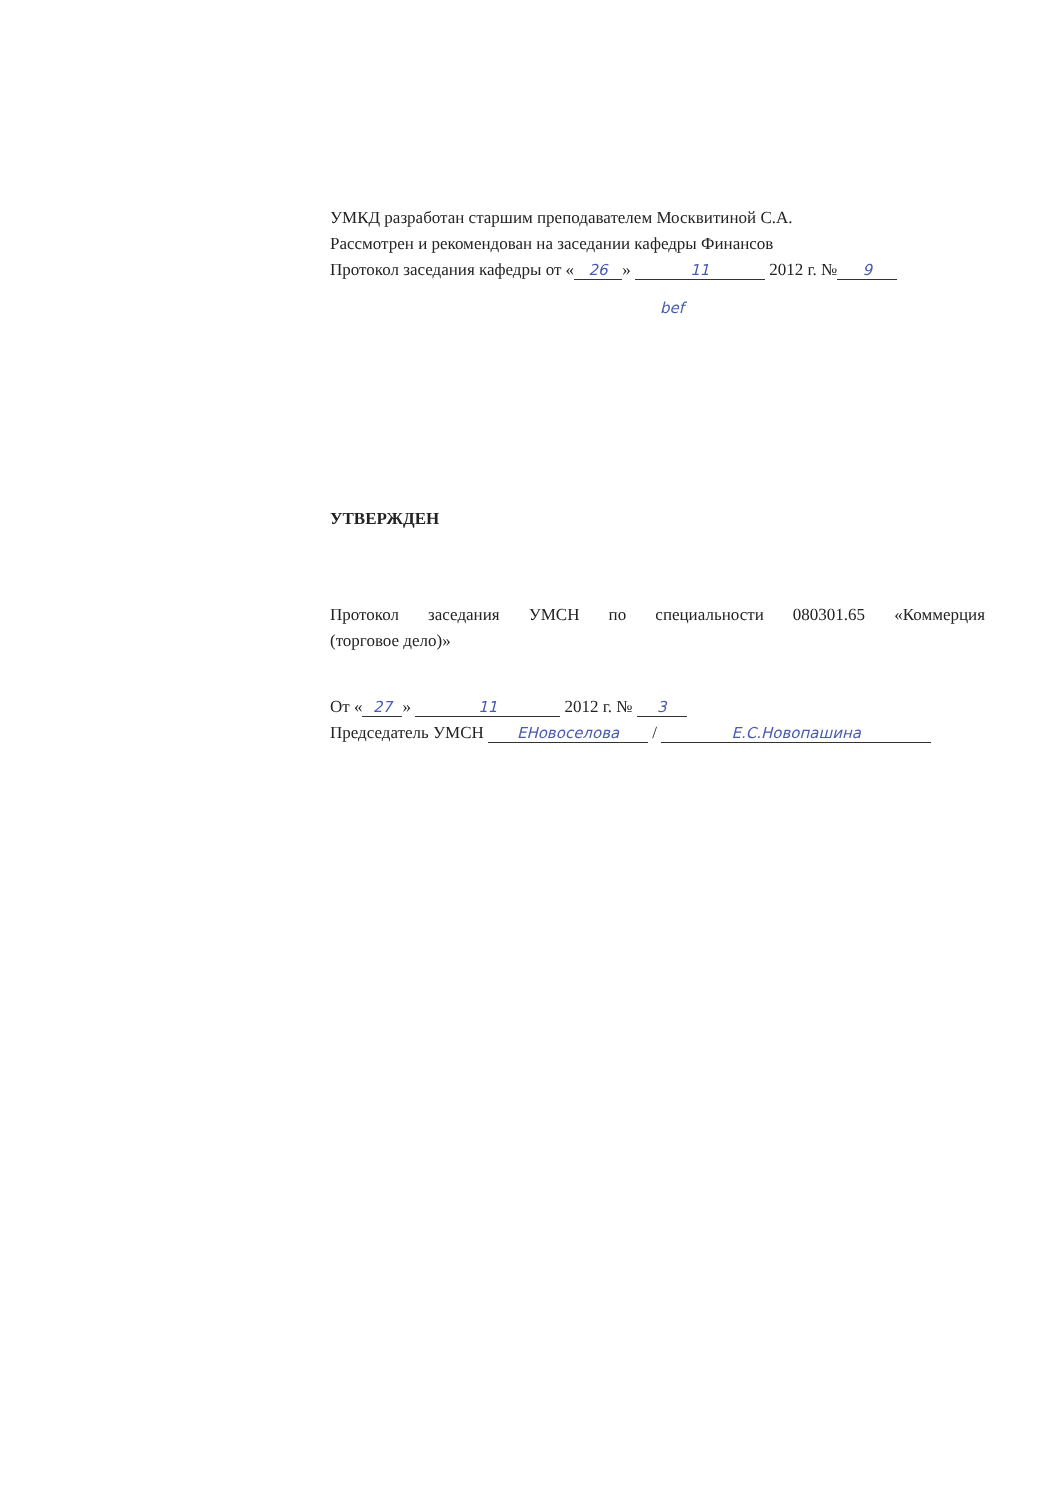УМКД разработан старшим преподавателем Москвитиной С.А.
Рассмотрен и рекомендован на заседании кафедры Финансов
Протокол заседания кафедры от « 26 » 11 2012 г. № 9
bef
УТВЕРЖДЕН
Протокол заседания УМСН по специальности 080301.65 «Коммерция
(торговое дело)»
От « 27 » 11 2012 г. № 3
Председатель УМСН ЕНовоселова / Е.С.Новопашина